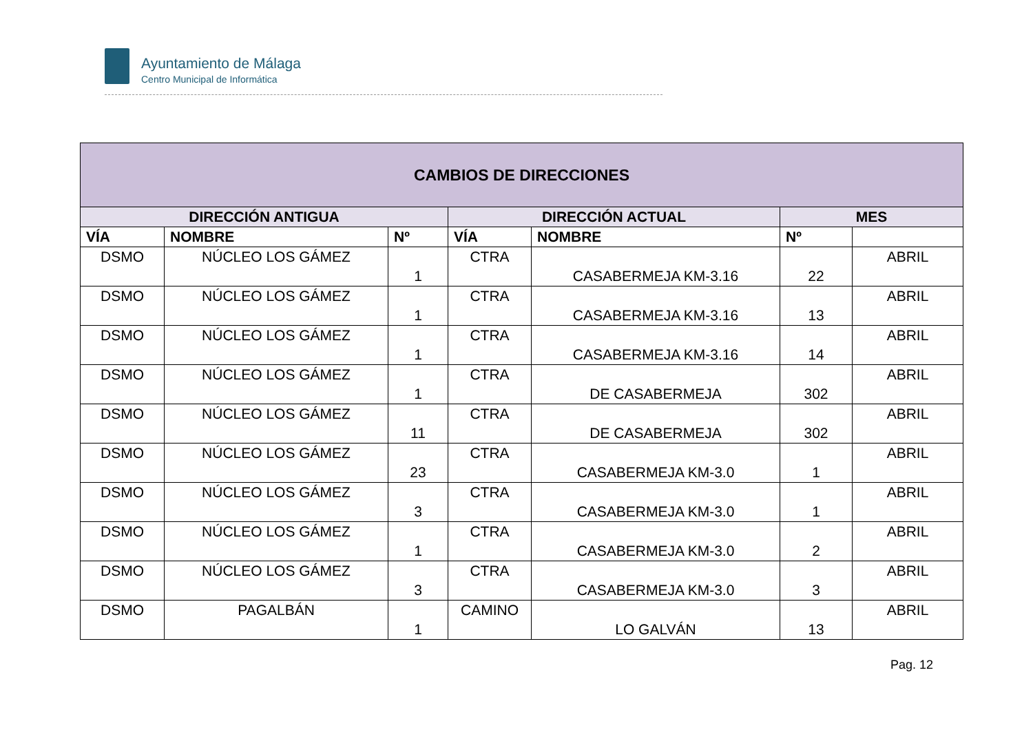Ayuntamiento de Málaga
Centro Municipal de Informática
| CAMBIOS DE DIRECCIONES | | | | | | |
| --- | --- | --- | --- | --- | --- | --- |
| DIRECCIÓN ANTIGUA | | | DIRECCIÓN ACTUAL | | MES | |
| VÍA | NOMBRE | Nº | VÍA | NOMBRE | Nº | |
| DSMO | NÚCLEO LOS GÁMEZ | 1 | CTRA | CASABERMEJA KM-3.16 | 22 | ABRIL |
| DSMO | NÚCLEO LOS GÁMEZ | 1 | CTRA | CASABERMEJA KM-3.16 | 13 | ABRIL |
| DSMO | NÚCLEO LOS GÁMEZ | 1 | CTRA | CASABERMEJA KM-3.16 | 14 | ABRIL |
| DSMO | NÚCLEO LOS GÁMEZ | 1 | CTRA | DE CASABERMEJA | 302 | ABRIL |
| DSMO | NÚCLEO LOS GÁMEZ | 11 | CTRA | DE CASABERMEJA | 302 | ABRIL |
| DSMO | NÚCLEO LOS GÁMEZ | 23 | CTRA | CASABERMEJA KM-3.0 | 1 | ABRIL |
| DSMO | NÚCLEO LOS GÁMEZ | 3 | CTRA | CASABERMEJA KM-3.0 | 1 | ABRIL |
| DSMO | NÚCLEO LOS GÁMEZ | 1 | CTRA | CASABERMEJA KM-3.0 | 2 | ABRIL |
| DSMO | NÚCLEO LOS GÁMEZ | 3 | CTRA | CASABERMEJA KM-3.0 | 3 | ABRIL |
| DSMO | PAGALBÁN | 1 | CAMINO | LO GALVÁN | 13 | ABRIL |
Pag. 12